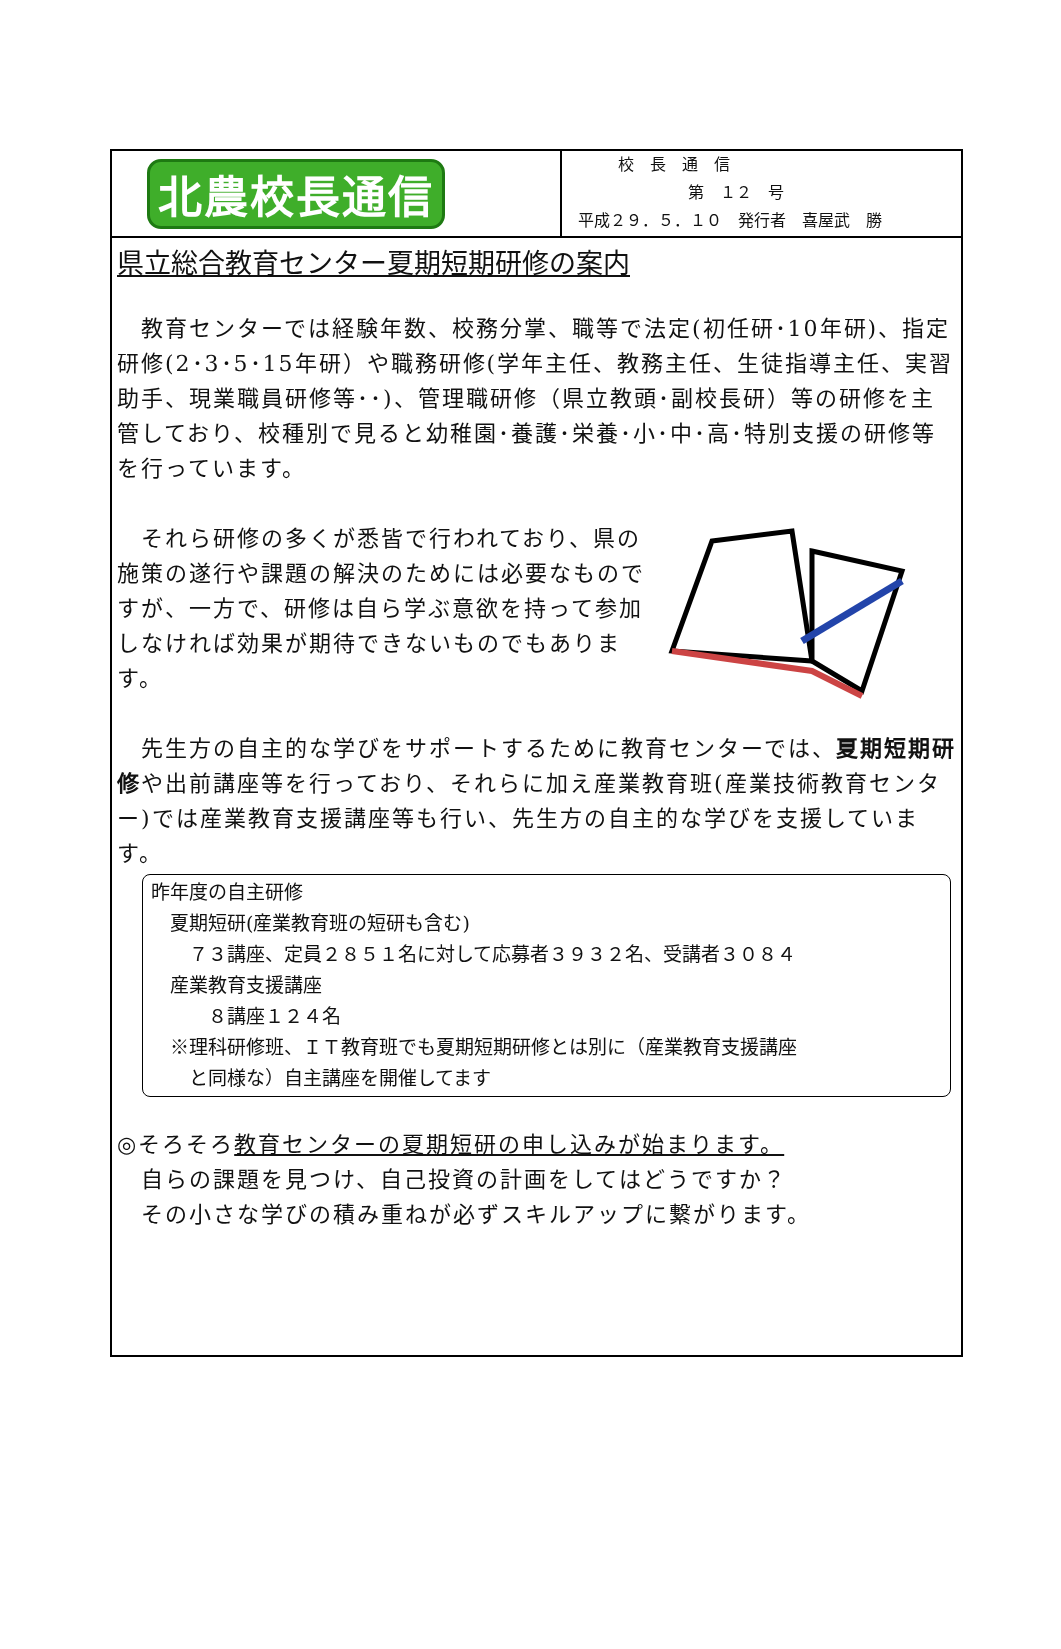北農校長通信
校　長　通　信
第　１２　号
平成２９．５．１０　発行者　喜屋武　勝
県立総合教育センター夏期短期研修の案内
　教育センターでは経験年数、校務分掌、職等で法定(初任研･10年研)、指定研修(2･3･5･15年研）や職務研修(学年主任、教務主任、生徒指導主任、実習助手、現業職員研修等･･)、管理職研修（県立教頭･副校長研）等の研修を主管しており、校種別で見ると幼稚園･養護･栄養･小･中･高･特別支援の研修等を行っています。
　それら研修の多くが悉皆で行われており、県の施策の遂行や課題の解決のためには必要なものですが、一方で、研修は自ら学ぶ意欲を持って参加しなければ効果が期待できないものでもあります。
　先生方の自主的な学びをサポートするために教育センターでは、夏期短期研修や出前講座等を行っており、それらに加え産業教育班(産業技術教育センター)では産業教育支援講座等も行い、先生方の自主的な学びを支援しています。
昨年度の自主研修
　夏期短研(産業教育班の短研も含む)
　　７３講座、定員２８５１名に対して応募者３９３２名、受講者３０８４
　産業教育支援講座
　　　８講座１２４名
　※理科研修班、ＩＴ教育班でも夏期短期研修とは別に（産業教育支援講座
　　と同様な）自主講座を開催してます
◎そろそろ教育センターの夏期短研の申し込みが始まります。
　自らの課題を見つけ、自己投資の計画をしてはどうですか？
　その小さな学びの積み重ねが必ずスキルアップに繋がります。